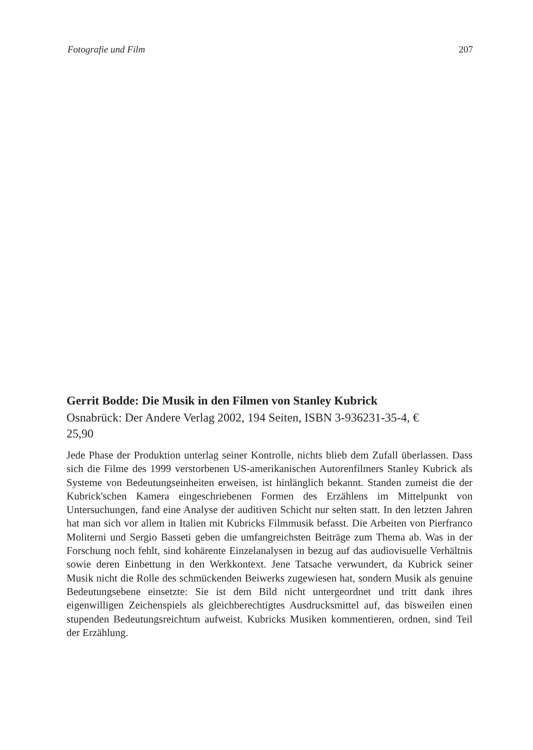Fotografie und Film 207
Gerrit Bodde: Die Musik in den Filmen von Stanley Kubrick
Osnabrück: Der Andere Verlag 2002, 194 Seiten, ISBN 3-936231-35-4, €
25,90
Jede Phase der Produktion unterlag seiner Kontrolle, nichts blieb dem Zufall überlassen. Dass sich die Filme des 1999 verstorbenen US-amerikanischen Autorenfilmers Stanley Kubrick als Systeme von Bedeutungseinheiten erweisen, ist hinlänglich bekannt. Standen zumeist die der Kubrick'schen Kamera eingeschriebenen Formen des Erzählens im Mittelpunkt von Untersuchungen, fand eine Analyse der auditiven Schicht nur selten statt. In den letzten Jahren hat man sich vor allem in Italien mit Kubricks Filmmusik befasst. Die Arbeiten von Pierfranco Moliterni und Sergio Basseti geben die umfangreichsten Beiträge zum Thema ab. Was in der Forschung noch fehlt, sind kohärente Einzelanalysen in bezug auf das audiovisuelle Verhältnis sowie deren Einbettung in den Werkkontext. Jene Tatsache verwundert, da Kubrick seiner Musik nicht die Rolle des schmückenden Beiwerks zugewiesen hat, sondern Musik als genuine Bedeutungsebene einsetzte: Sie ist dem Bild nicht untergeordnet und tritt dank ihres eigenwilligen Zeichenspiels als gleichberechtigtes Ausdrucksmittel auf, das bisweilen einen stupenden Bedeutungsreichtum aufweist. Kubricks Musiken kommentieren, ordnen, sind Teil der Erzählung.